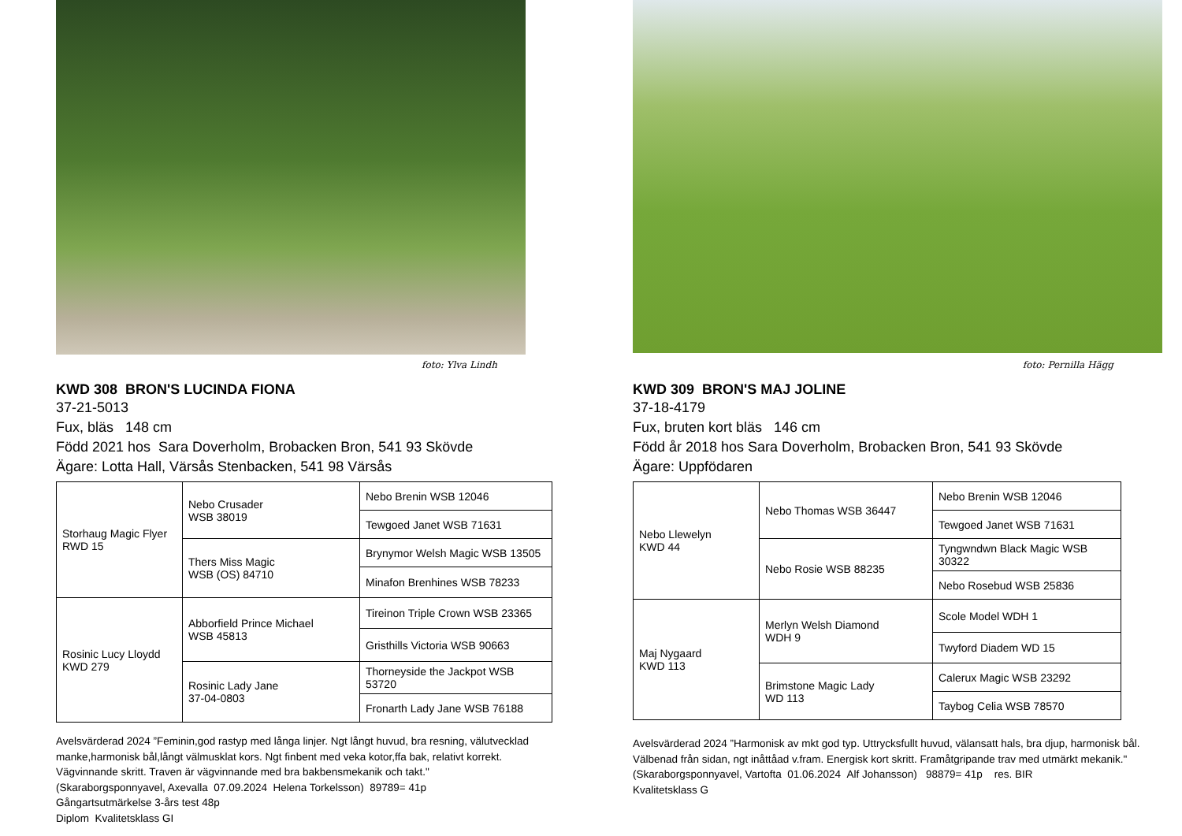foto: Ylva Lindh
KWD 308 BRON'S LUCINDA FIONA
37-21-5013
Fux, bläs 148 cm
Född 2021 hos Sara Doverholm, Brobacken Bron, 541 93 Skövde
Ägare: Lotta Hall, Värsås Stenbacken, 541 98 Värsås
| Storhaug Magic Flyer RWD 15 | Nebo Crusader WSB 38019 | Nebo Brenin WSB 12046 |
| | | Tewgoed Janet WSB 71631 |
| | Thers Miss Magic WSB (OS) 84710 | Brynymor Welsh Magic WSB 13505 |
| | | Minafon Brenhines WSB 78233 |
| Rosinic Lucy Lloydd KWD 279 | Abborfield Prince Michael WSB 45813 | Tireinon Triple Crown WSB 23365 |
| | | Gristhills Victoria WSB 90663 |
| | Rosinic Lady Jane 37-04-0803 | Thorneyside the Jackpot WSB 53720 |
| | | Fronarth Lady Jane WSB 76188 |
Avelsvärderad 2024 ”Feminin,god rastyp med långa linjer. Ngt långt huvud, bra resning, välutvecklad manke,harmonisk bål,långt välmusklat kors. Ngt finbent med veka kotor,ffa bak, relativt korrekt. Vägvinnande skritt. Traven är vägvinnande med bra bakbensmekanik och takt."
(Skaraborgsponnyavel, Axevalla 07.09.2024 Helena Torkelsson) 89789= 41p
Gångartsutmärkelse 3-års test 48p
Diplom Kvalitetsklass GI
foto: Pernilla Hägg
KWD 309 BRON'S MAJ JOLINE
37-18-4179
Fux, bruten kort bläs 146 cm
Född år 2018 hos Sara Doverholm, Brobacken Bron, 541 93 Skövde
Ägare: Uppfödaren
| Nebo Llewelyn KWD 44 | Nebo Thomas WSB 36447 | Nebo Brenin WSB 12046 |
| | | Tewgoed Janet WSB 71631 |
| | Nebo Rosie WSB 88235 | Tyngwndwn Black Magic WSB 30322 |
| | | Nebo Rosebud WSB 25836 |
| Maj Nygaard KWD 113 | Merlyn Welsh Diamond WDH 9 | Scole Model WDH 1 |
| | | Twyford Diadem WD 15 |
| | Brimstone Magic Lady WD 113 | Calerux Magic WSB 23292 |
| | | Taybog Celia WSB 78570 |
Avelsvärderad 2024 ”Harmonisk av mkt god typ. Uttrycksfullt huvud, välansatt hals, bra djup, harmonisk bål. Välbenad från sidan, ngt inåttåad v.fram. Energisk kort skritt. Framåtgripande trav med utmärkt mekanik."
(Skaraborgsponnyavel, Vartofta 01.06.2024 Alf Johansson) 98879= 41p res. BIR
Kvalitetsklass G